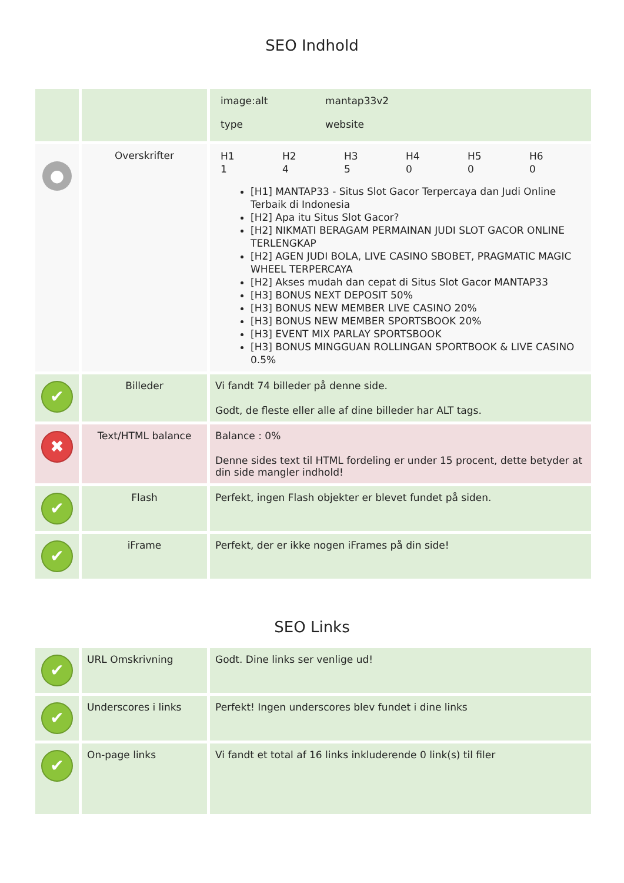SEO Indhold
| | | / image:alt / mantap33v2 / / type / website / |
| ● | Overskrifter | / H1 / H2 / H3 / H4 / H5 / H6 / / 1 / 4 / 5 / 0 / 0 / 0 / [H1] MANTAP33 - Situs Slot Gacor Terpercaya dan Judi Online Terbaik di Indonesia [H2] Apa itu Situs Slot Gacor? [H2] NIKMATI BERAGAM PERMAINAN JUDI SLOT GACOR ONLINE TERLENGKAP [H2] AGEN JUDI BOLA, LIVE CASINO SBOBET, PRAGMATIC MAGIC WHEEL TERPERCAYA [H2] Akses mudah dan cepat di Situs Slot Gacor MANTAP33 [H3] BONUS NEXT DEPOSIT 50% [H3] BONUS NEW MEMBER LIVE CASINO 20% [H3] BONUS NEW MEMBER SPORTSBOOK 20% [H3] EVENT MIX PARLAY SPORTSBOOK [H3] BONUS MINGGUAN ROLLINGAN SPORTBOOK & LIVE CASINO 0.5% |
| ✔ | Billeder | Vi fandt 74 billeder på denne side. Godt, de fleste eller alle af dine billeder har ALT tags. |
| ✖ | Text/HTML balance | Balance : 0% Denne sides text til HTML fordeling er under 15 procent, dette betyder at din side mangler indhold! |
| ✔ | Flash | Perfekt, ingen Flash objekter er blevet fundet på siden. |
| ✔ | iFrame | Perfekt, der er ikke nogen iFrames på din side! |
SEO Links
| ✔ | URL Omskrivning | Godt. Dine links ser venlige ud! |
| ✔ | Underscores i links | Perfekt! Ingen underscores blev fundet i dine links |
| ✔ | On-page links | Vi fandt et total af 16 links inkluderende 0 link(s) til filer |